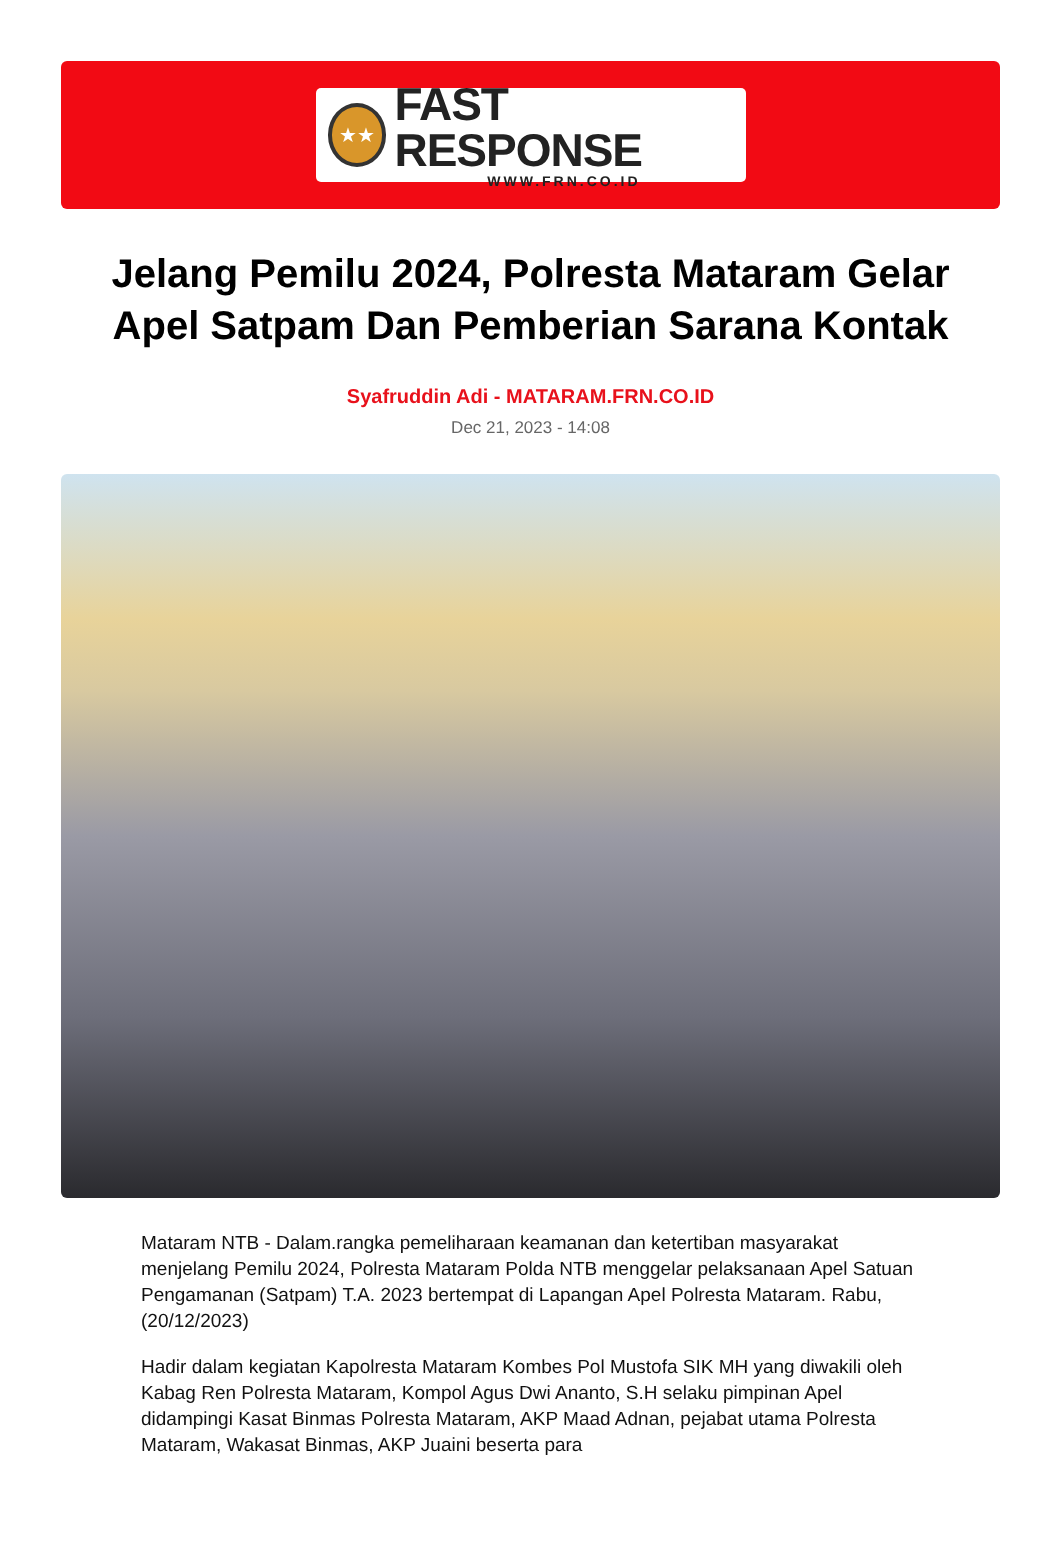★★
FAST RESPONSE
WWW.FRN.CO.ID
Jelang Pemilu 2024, Polresta Mataram Gelar Apel Satpam Dan Pemberian Sarana Kontak
Syafruddin Adi - MATARAM.FRN.CO.ID
Dec 21, 2023 - 14:08
Mataram NTB - Dalam.rangka pemeliharaan keamanan dan ketertiban masyarakat menjelang Pemilu 2024, Polresta Mataram Polda NTB menggelar pelaksanaan Apel Satuan Pengamanan (Satpam) T.A. 2023 bertempat di Lapangan Apel Polresta Mataram. Rabu, (20/12/2023)
Hadir dalam kegiatan Kapolresta Mataram Kombes Pol Mustofa SIK MH yang diwakili oleh Kabag Ren Polresta Mataram, Kompol Agus Dwi Ananto, S.H selaku pimpinan Apel didampingi Kasat Binmas Polresta Mataram, AKP Maad Adnan, pejabat utama Polresta Mataram, Wakasat Binmas, AKP Juaini beserta para